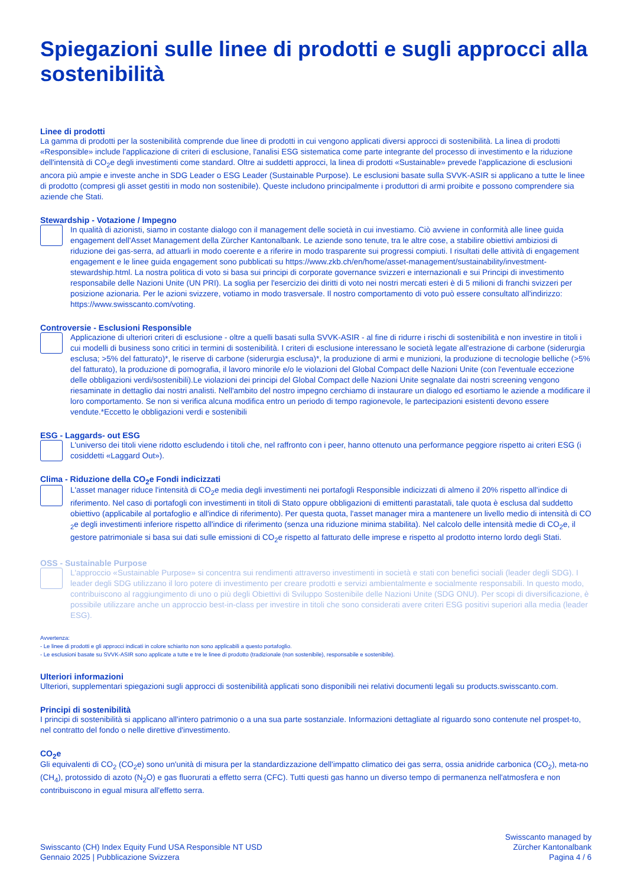Spiegazioni sulle linee di prodotti e sugli approcci alla sostenibilità
Linee di prodotti
La gamma di prodotti per la sostenibilità comprende due linee di prodotti in cui vengono applicati diversi approcci di sostenibilità. La linea di prodotti «Responsible» include l'applicazione di criteri di esclusione, l'analisi ESG sistematica come parte integrante del processo di investimento e la riduzione dell'intensità di CO<sub>2</sub>e degli investimenti come standard. Oltre ai suddetti approcci, la linea di prodotti «Sustainable» prevede l'applicazione di esclusioni ancora più ampie e investe anche in SDG Leader o ESG Leader (Sustainable Purpose). Le esclusioni basate sulla SVVK-ASIR si applicano a tutte le linee di prodotto (compresi gli asset gestiti in modo non sostenibile). Queste includono principalmente i produttori di armi proibite e possono comprendere sia aziende che Stati.
Stewardship - Votazione / Impegno
In qualità di azionisti, siamo in costante dialogo con il management delle società in cui investiamo. Ciò avviene in conformità alle linee guida engagement dell'Asset Management della Zürcher Kantonalbank. Le aziende sono tenute, tra le altre cose, a stabilire obiettivi ambiziosi di riduzione dei gas-serra, ad attuarli in modo coerente e a riferire in modo trasparente sui progressi compiuti. I risultati delle attività di engagement engagement e le linee guida engagement sono pubblicati su https://www.zkb.ch/en/home/asset-management/sustainability/investment-stewardship.html. La nostra politica di voto si basa sui principi di corporate governance svizzeri e internazionali e sui Principi di investimento responsabile delle Nazioni Unite (UN PRI). La soglia per l'esercizio dei diritti di voto nei nostri mercati esteri è di 5 milioni di franchi svizzeri per posizione azionaria. Per le azioni svizzere, votiamo in modo trasversale. Il nostro comportamento di voto può essere consultato all'indirizzo: https://www.swisscanto.com/voting.
Controversie - Esclusioni Responsible
Applicazione di ulteriori criteri di esclusione - oltre a quelli basati sulla SVVK-ASIR - al fine di ridurre i rischi di sostenibilità e non investire in titoli i cui modelli di business sono critici in termini di sostenibilità. I criteri di esclusione interessano le società legate all'estrazione di carbone (siderurgia esclusa; >5% del fatturato)*, le riserve di carbone (siderurgia esclusa)*, la produzione di armi e munizioni, la produzione di tecnologie belliche (>5% del fatturato), la produzione di pornografia, il lavoro minorile e/o le violazioni del Global Compact delle Nazioni Unite (con l'eventuale eccezione delle obbligazioni verdi/sostenibili).Le violazioni dei principi del Global Compact delle Nazioni Unite segnalate dai nostri screening vengono riesaminate in dettaglio dai nostri analisti. Nell'ambito del nostro impegno cerchiamo di instaurare un dialogo ed esortiamo le aziende a modificare il loro comportamento. Se non si verifica alcuna modifica entro un periodo di tempo ragionevole, le partecipazioni esistenti devono essere vendute.*Eccetto le obbligazioni verdi e sostenibili
ESG - Laggards- out ESG
L'universo dei titoli viene ridotto escludendo i titoli che, nel raffronto con i peer, hanno ottenuto una performance peggiore rispetto ai criteri ESG (i cosiddetti «Laggard Out»).
Clima - Riduzione della CO<sub>2</sub>e Fondi indicizzati
L'asset manager riduce l'intensità di CO<sub>2</sub>e media degli investimenti nei portafogli Responsible indicizzati di almeno il 20% rispetto all'indice di riferimento. Nel caso di portafogli con investimenti in titoli di Stato oppure obbligazioni di emittenti parastatali, tale quota è esclusa dal suddetto obiettivo (applicabile al portafoglio e all'indice di riferimento). Per questa quota, l'asset manager mira a mantenere un livello medio di intensità di CO <sub>2</sub>e degli investimenti inferiore rispetto all'indice di riferimento (senza una riduzione minima stabilita). Nel calcolo delle intensità medie di CO<sub>2</sub>e, il gestore patrimoniale si basa sui dati sulle emissioni di CO<sub>2</sub>e rispetto al fatturato delle imprese e rispetto al prodotto interno lordo degli Stati.
OSS - Sustainable Purpose
L'approccio «Sustainable Purpose» si concentra sui rendimenti attraverso investimenti in società e stati con benefici sociali (leader degli SDG). I leader degli SDG utilizzano il loro potere di investimento per creare prodotti e servizi ambientalmente e socialmente responsabili. In questo modo, contribuiscono al raggiungimento di uno o più degli Obiettivi di Sviluppo Sostenibile delle Nazioni Unite (SDG ONU). Per scopi di diversificazione, è possibile utilizzare anche un approccio best-in-class per investire in titoli che sono considerati avere criteri ESG positivi superiori alla media (leader ESG).
Avvertenza:
- Le linee di prodotti e gli approcci indicati in colore schiarito non sono applicabili a questo portafoglio.
- Le esclusioni basate su SVVK-ASIR sono applicate a tutte e tre le linee di prodotto (tradizionale (non sostenibile), responsabile e sostenibile).
Ulteriori informazioni
Ulteriori, supplementari spiegazioni sugli approcci di sostenibilità applicati sono disponibili nei relativi documenti legali su products.swisscanto.com.
Principi di sostenibilità
I principi di sostenibilità si applicano all'intero patrimonio o a una sua parte sostanziale. Informazioni dettagliate al riguardo sono contenute nel prospet-to, nel contratto del fondo o nelle direttive d'investimento.
CO<sub>2</sub>e
Gli equivalenti di CO<sub>2</sub> (CO<sub>2</sub>e) sono un'unità di misura per la standardizzazione dell'impatto climatico dei gas serra, ossia anidride carbonica (CO<sub>2</sub>), meta-no (CH<sub>4</sub>), protossido di azoto (N<sub>2</sub>O) e gas fluorurati a effetto serra (CFC). Tutti questi gas hanno un diverso tempo di permanenza nell'atmosfera e non contribuiscono in egual misura all'effetto serra.
Swisscanto (CH) Index Equity Fund USA Responsible NT USD
Gennaio 2025 | Pubblicazione Svizzera
Swisscanto managed by
Zürcher Kantonalbank
Pagina 4 / 6